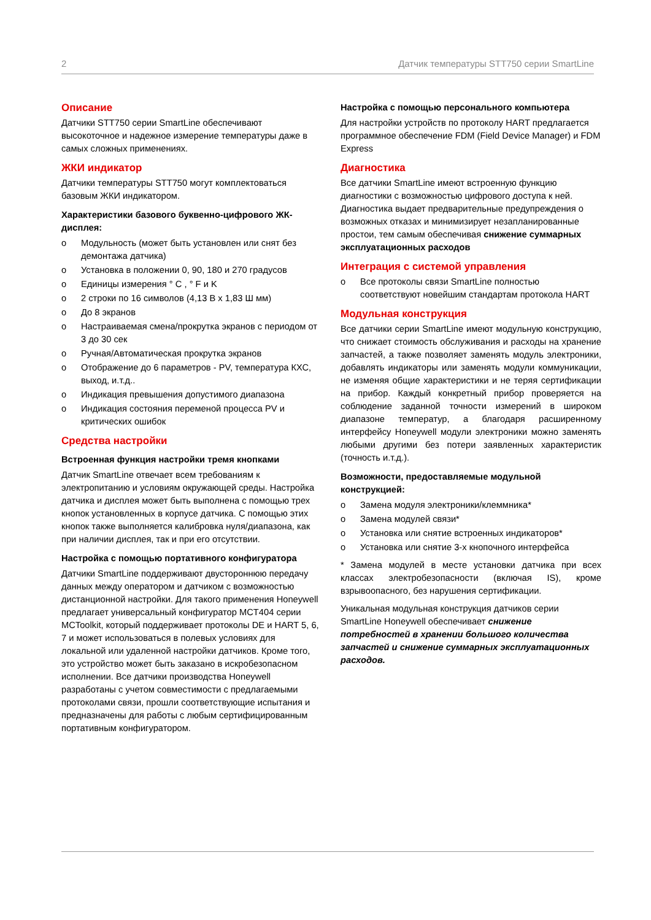2 Датчик температуры STT750 серии SmartLine
Описание
Датчики STT750 серии SmartLine обеспечивают высокоточное и надежное измерение температуры даже в самых сложных применениях.
ЖКИ индикатор
Датчики температуры STT750 могут комплектоваться базовым ЖКИ индикатором.
Характеристики базового буквенно-цифрового ЖК-дисплея:
o Модульность (может быть установлен или снят без демонтажа датчика)
o Установка в положении 0, 90, 180 и 270 градусов
o Единицы измерения ° C , ° F и K
o 2 строки по 16 символов (4,13 В x 1,83 Ш мм)
o До 8 экранов
o Настраиваемая смена/прокрутка экранов с периодом от 3 до 30 сек
o Ручная/Автоматическая прокрутка экранов
o Отображение до 6 параметров - PV, температура КХС, выход, и.т.д..
o Индикация превышения допустимого диапазона
o Индикация состояния переменой процесса PV и критических ошибок
Средства настройки
Встроенная функция настройки тремя кнопками
Датчик SmartLine отвечает всем требованиям к электропитанию и условиям окружающей среды. Настройка датчика и дисплея может быть выполнена с помощью трех кнопок установленных в корпусе датчика. С помощью этих кнопок также выполняется калибровка нуля/диапазона, как при наличии дисплея, так и при его отсутствии.
Настройка с помощью портативного конфигуратора
Датчики SmartLine поддерживают двустороннюю передачу данных между оператором и датчиком с возможностью дистанционной настройки. Для такого применения Honeywell предлагает универсальный конфигуратор MCT404 серии MCToolkit, который поддерживает протоколы DE и HART 5, 6, 7 и может использоваться в полевых условиях для локальной или удаленной настройки датчиков. Кроме того, это устройство может быть заказано в искробезопасном исполнении. Все датчики производства Honeywell разработаны с учетом совместимости с предлагаемыми протоколами связи, прошли соответствующие испытания и предназначены для работы с любым сертифицированным портативным конфигуратором.
Настройка с помощью персонального компьютера
Для настройки устройств по протоколу HART предлагается программное обеспечение FDM (Field Device Manager) и FDM Express
Диагностика
Все датчики SmartLine имеют встроенную функцию диагностики с возможностью цифрового доступа к ней. Диагностика выдает предварительные предупреждения о возможных отказах и минимизирует незапланированные простои, тем самым обеспечивая снижение суммарных эксплуатационных расходов
Интеграция с системой управления
o Все протоколы связи SmartLine полностью соответствуют новейшим стандартам протокола HART
Модульная конструкция
Все датчики серии SmartLine имеют модульную конструкцию, что снижает стоимость обслуживания и расходы на хранение запчастей, а также позволяет заменять модуль электроники, добавлять индикаторы или заменять модули коммуникации, не изменяя общие характеристики и не теряя сертификации на прибор. Каждый конкретный прибор проверяется на соблюдение заданной точности измерений в широком диапазоне температур, а благодаря расширенному интерфейсу Honeywell модули электроники можно заменять любыми другими без потери заявленных характеристик (точность и.т.д.).
Возможности, предоставляемые модульной конструкцией:
o Замена модуля электроники/клеммника*
o Замена модулей связи*
o Установка или снятие встроенных индикаторов*
o Установка или снятие 3-х кнопочного интерфейса
* Замена модулей в месте установки датчика при всех классах электробезопасности (включая IS), кроме взрывоопасного, без нарушения сертификации.
Уникальная модульная конструкция датчиков серии SmartLine Honeywell обеспечивает снижение потребностей в хранении большого количества запчастей и снижение суммарных эксплуатационных расходов.